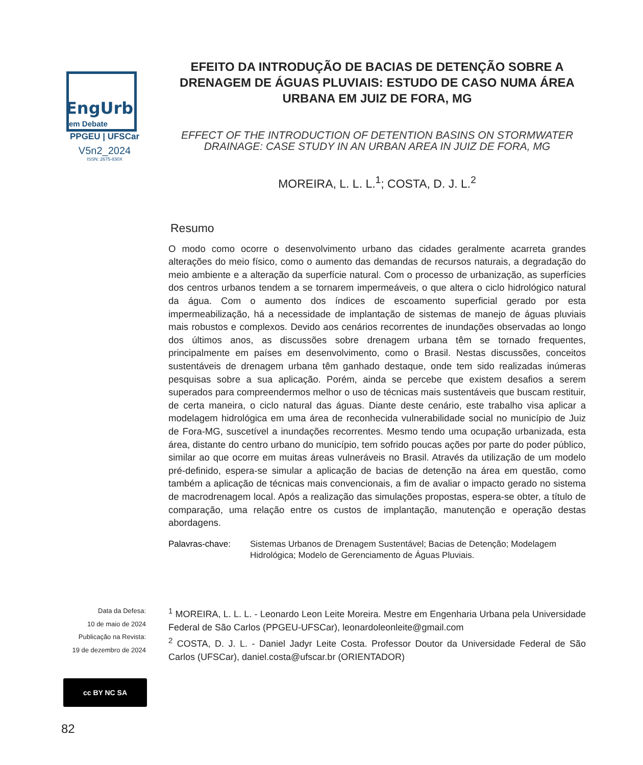EngUrb
em Debate
PPGEU | UFSCar
V5n2_2024
ISSN: 2675-830X
EFEITO DA INTRODUÇÃO DE BACIAS DE DETENÇÃO SOBRE A DRENAGEM DE ÁGUAS PLUVIAIS: ESTUDO DE CASO NUMA ÁREA URBANA EM JUIZ DE FORA, MG
EFFECT OF THE INTRODUCTION OF DETENTION BASINS ON STORMWATER DRAINAGE: CASE STUDY IN AN URBAN AREA IN JUIZ DE FORA, MG
MOREIRA, L. L. L.<sup>1</sup>; COSTA, D. J. L.<sup>2</sup>
Resumo
O modo como ocorre o desenvolvimento urbano das cidades geralmente acarreta grandes alterações do meio físico, como o aumento das demandas de recursos naturais, a degradação do meio ambiente e a alteração da superfície natural. Com o processo de urbanização, as superfícies dos centros urbanos tendem a se tornarem impermeáveis, o que altera o ciclo hidrológico natural da água. Com o aumento dos índices de escoamento superficial gerado por esta impermeabilização, há a necessidade de implantação de sistemas de manejo de águas pluviais mais robustos e complexos. Devido aos cenários recorrentes de inundações observadas ao longo dos últimos anos, as discussões sobre drenagem urbana têm se tornado frequentes, principalmente em países em desenvolvimento, como o Brasil. Nestas discussões, conceitos sustentáveis de drenagem urbana têm ganhado destaque, onde tem sido realizadas inúmeras pesquisas sobre a sua aplicação. Porém, ainda se percebe que existem desafios a serem superados para compreendermos melhor o uso de técnicas mais sustentáveis que buscam restituir, de certa maneira, o ciclo natural das águas. Diante deste cenário, este trabalho visa aplicar a modelagem hidrológica em uma área de reconhecida vulnerabilidade social no município de Juiz de Fora-MG, suscetível a inundações recorrentes. Mesmo tendo uma ocupação urbanizada, esta área, distante do centro urbano do município, tem sofrido poucas ações por parte do poder público, similar ao que ocorre em muitas áreas vulneráveis no Brasil. Através da utilização de um modelo pré-definido, espera-se simular a aplicação de bacias de detenção na área em questão, como também a aplicação de técnicas mais convencionais, a fim de avaliar o impacto gerado no sistema de macrodrenagem local. Após a realização das simulações propostas, espera-se obter, a título de comparação, uma relação entre os custos de implantação, manutenção e operação destas abordagens.
Palavras-chave: Sistemas Urbanos de Drenagem Sustentável; Bacias de Detenção; Modelagem Hidrológica; Modelo de Gerenciamento de Águas Pluviais.
Data da Defesa:
10 de maio de 2024
Publicação na Revista:
19 de dezembro de 2024
<sup>1</sup> MOREIRA, L. L. L. - Leonardo Leon Leite Moreira. Mestre em Engenharia Urbana pela Universidade Federal de São Carlos (PPGEU-UFSCar), leonardoleonleite@gmail.com
<sup>2</sup> COSTA, D. J. L. - Daniel Jadyr Leite Costa. Professor Doutor da Universidade Federal de São Carlos (UFSCar), daniel.costa@ufscar.br (ORIENTADOR)
cc BY NC SA
82